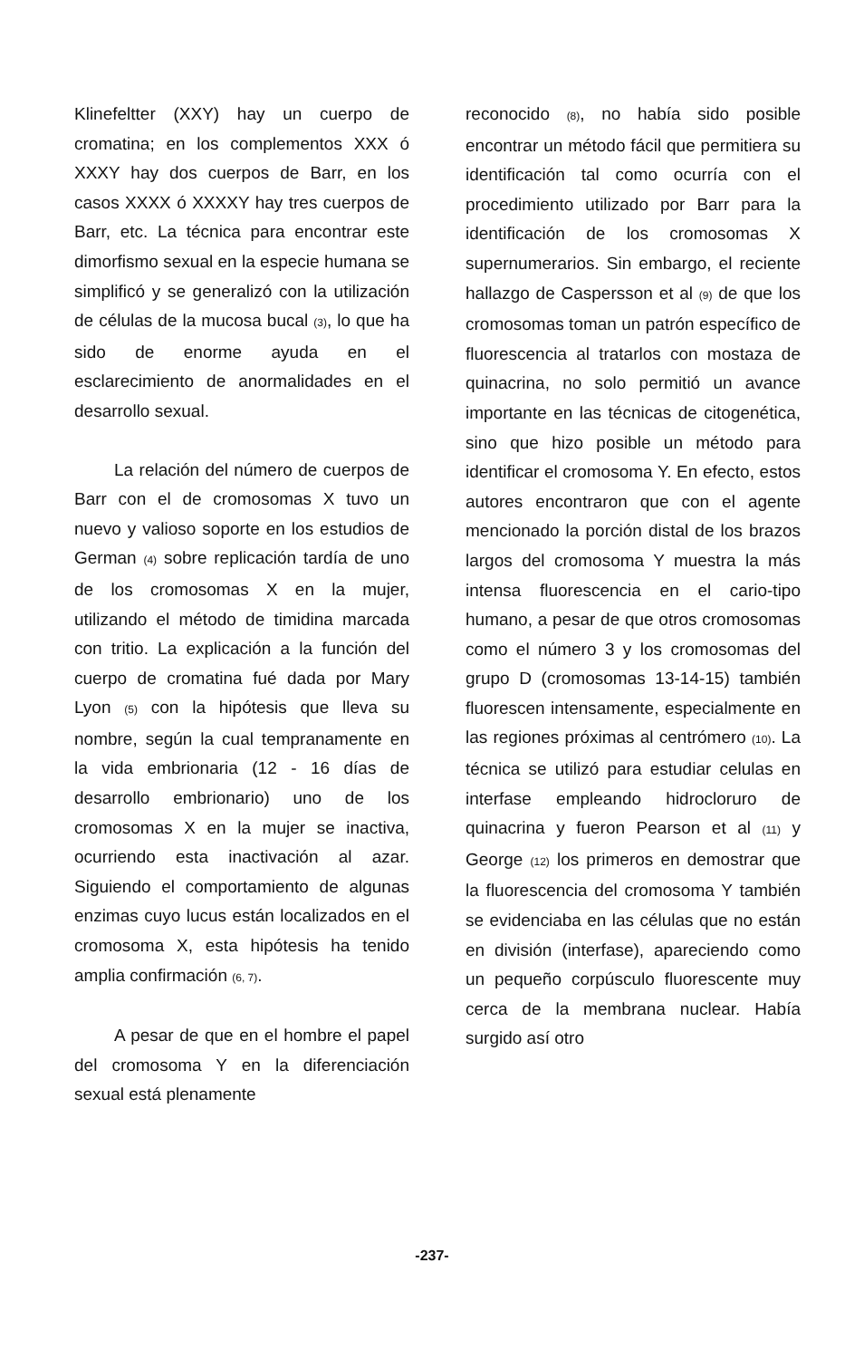Klinefeltter (XXY) hay un cuerpo de cromatina; en los complementos XXX ó XXXY hay dos cuerpos de Barr, en los casos XXXX ó XXXXY hay tres cuerpos de Barr, etc. La técnica para encontrar este dimorfismo sexual en la especie humana se simplificó y se generalizó con la utilización de células de la mucosa bucal (3), lo que ha sido de enorme ayuda en el esclarecimiento de anormalidades en el desarrollo sexual.
La relación del número de cuerpos de Barr con el de cromosomas X tuvo un nuevo y valioso soporte en los estudios de German (4) sobre replicación tardía de uno de los cromosomas X en la mujer, utilizando el método de timidina marcada con tritio. La explicación a la función del cuerpo de cromatina fué dada por Mary Lyon (5) con la hipótesis que lleva su nombre, según la cual tempranamente en la vida embrionaria (12 - 16 días de desarrollo embrionario) uno de los cromosomas X en la mujer se inactiva, ocurriendo esta inactivación al azar. Siguiendo el comportamiento de algunas enzimas cuyo lucus están localizados en el cromosoma X, esta hipótesis ha tenido amplia confirmación (6, 7).
A pesar de que en el hombre el papel del cromosoma Y en la diferenciación sexual está plenamente
reconocido (8), no había sido posible encontrar un método fácil que permitiera su identificación tal como ocurría con el procedimiento utilizado por Barr para la identificación de los cromosomas X supernumerarios. Sin embargo, el reciente hallazgo de Caspersson et al (9) de que los cromosomas toman un patrón específico de fluorescencia al tratarlos con mostaza de quinacrina, no solo permitió un avance importante en las técnicas de citogenética, sino que hizo posible un método para identificar el cromosoma Y. En efecto, estos autores encontraron que con el agente mencionado la porción distal de los brazos largos del cromosoma Y muestra la más intensa fluorescencia en el cario-tipo humano, a pesar de que otros cromosomas como el número 3 y los cromosomas del grupo D (cromosomas 13-14-15) también fluorescen intensamente, especialmente en las regiones próximas al centrómero (10). La técnica se utilizó para estudiar celulas en interfase empleando hidrocloruro de quinacrina y fueron Pearson et al (11) y George (12) los primeros en demostrar que la fluorescencia del cromosoma Y también se evidenciaba en las células que no están en división (interfase), apareciendo como un pequeño corpúsculo fluorescente muy cerca de la membrana nuclear. Había surgido así otro
-237-